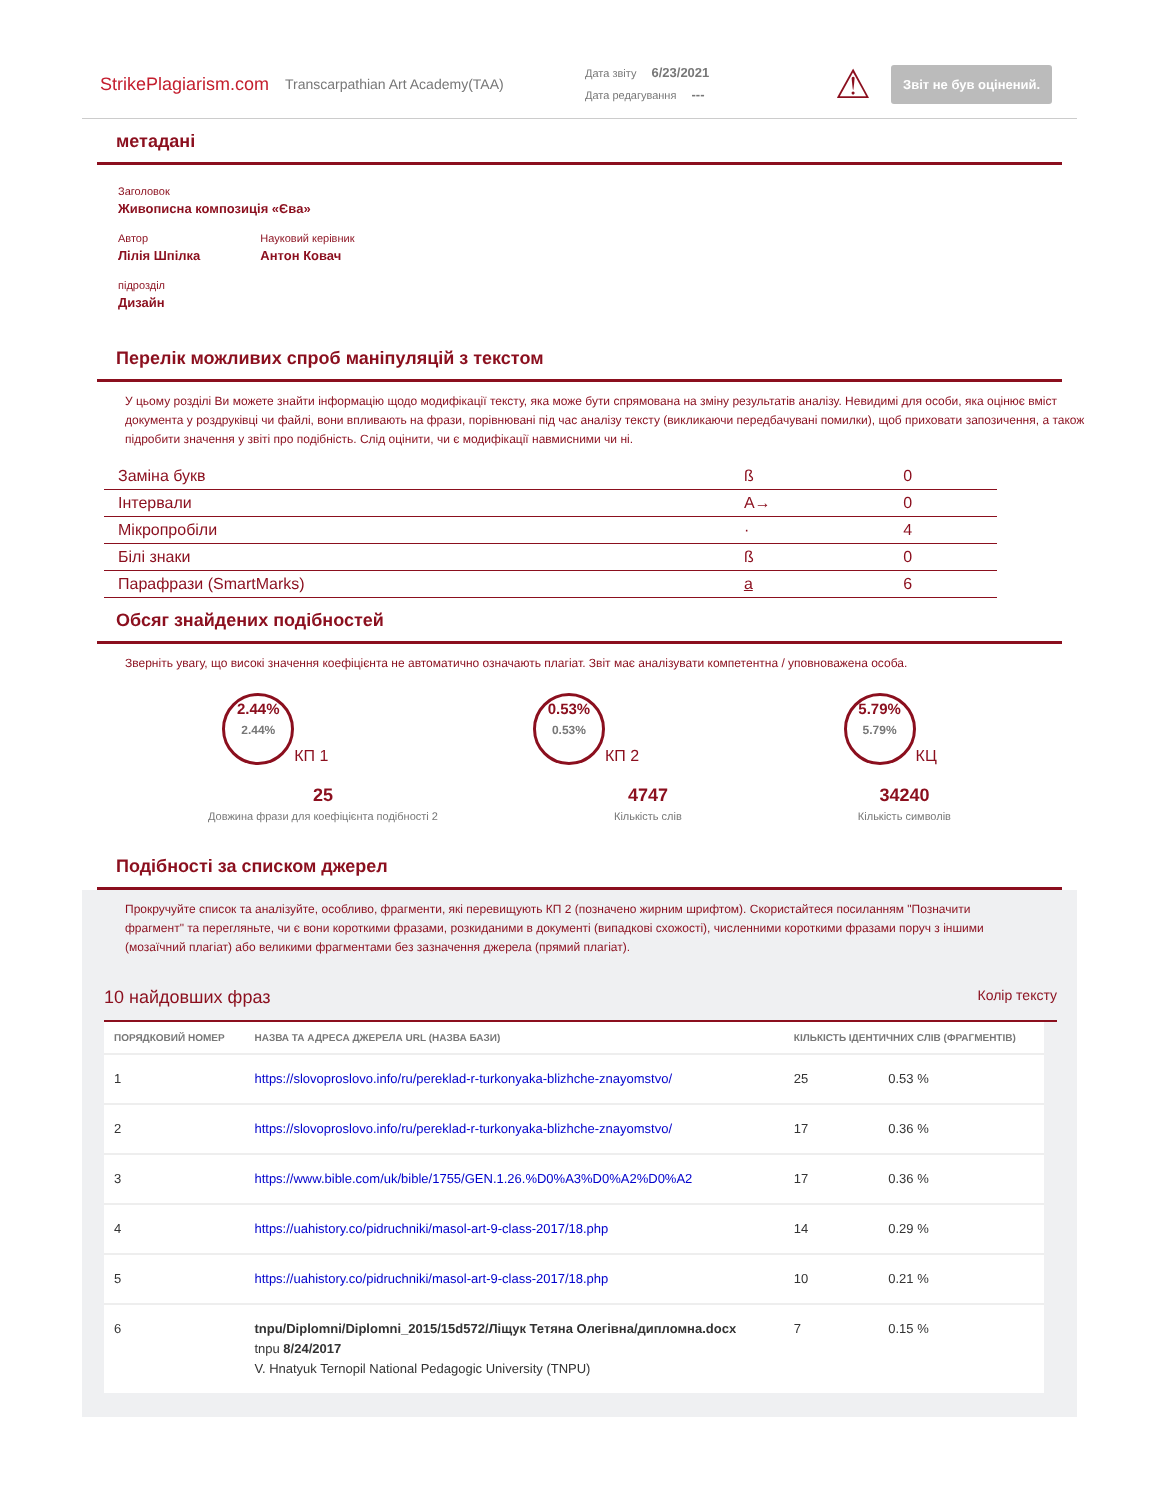StrikePlagiarism.com
Transcarpathian Art Academy(TAA)
Дата звіту 6/23/2021
Дата редагування ---
⚠
Звіт не був оцінений.
метадані
Заголовок
Живописна композиція «Єва»
Автор
Лілія Шпілка
Науковий керівник
Антон Ковач
підрозділ
Дизайн
Перелік можливих спроб маніпуляцій з текстом
У цьому розділі Ви можете знайти інформацію щодо модифікації тексту, яка може бути спрямована на зміну результатів аналізу. Невидимі для особи, яка оцінює вміст документа у роздруківці чи файлі, вони впливають на фрази, порівнювані під час аналізу тексту (викликаючи передбачувані помилки), щоб приховати запозичення, а також підробити значення у звіті про подібність. Слід оцінити, чи є модифікації навмисними чи ні.
| Заміна букв | ß | 0 |
| Інтервали | A→ | 0 |
| Мікропробіли | · | 4 |
| Білі знаки | ß | 0 |
| Парафрази (SmartMarks) | a | 6 |
Обсяг знайдених подібностей
Зверніть увагу, що високі значення коефіцієнта не автоматично означають плагіат. Звіт має аналізувати компетентна / уповноважена особа.
2.44%
2.44%
КП 1
0.53%
0.53%
КП 2
5.79%
5.79%
КЦ
25
Довжина фрази для коефіцієнта подібності 2
4747
Кількість слів
34240
Кількість символів
Подібності за списком джерел
Прокручуйте список та аналізуйте, особливо, фрагменти, які перевищують КП 2 (позначено жирним шрифтом). Скористайтеся посиланням "Позначити фрагмент" та перегляньте, чи є вони короткими фразами, розкиданими в документі (випадкові схожості), численними короткими фразами поруч з іншими (мозаїчний плагіат) або великими фрагментами без зазначення джерела (прямий плагіат).
10 найдовших фраз Колір тексту
| ПОРЯДКОВИЙ НОМЕР | НАЗВА ТА АДРЕСА ДЖЕРЕЛА URL (НАЗВА БАЗИ) | КІЛЬКІСТЬ ІДЕНТИЧНИХ СЛІВ (ФРАГМЕНТІВ) | |
| --- | --- | --- | --- |
| 1 | https://slovoproslovo.info/ru/pereklad-r-turkonyaka-blizhche-znayomstvo/ | 25 | 0.53 % |
| 2 | https://slovoproslovo.info/ru/pereklad-r-turkonyaka-blizhche-znayomstvo/ | 17 | 0.36 % |
| 3 | https://www.bible.com/uk/bible/1755/GEN.1.26.%D0%A3%D0%A2%D0%A2 | 17 | 0.36 % |
| 4 | https://uahistory.co/pidruchniki/masol-art-9-class-2017/18.php | 14 | 0.29 % |
| 5 | https://uahistory.co/pidruchniki/masol-art-9-class-2017/18.php | 10 | 0.21 % |
| 6 | tnpu/Diplomni/Diplomni_2015/15d572/Ліщук Тетяна Олегівна/дипломна.docx tnpu 8/24/2017 V. Hnatyuk Ternopil National Pedagogic University (TNPU) | 7 | 0.15 % |